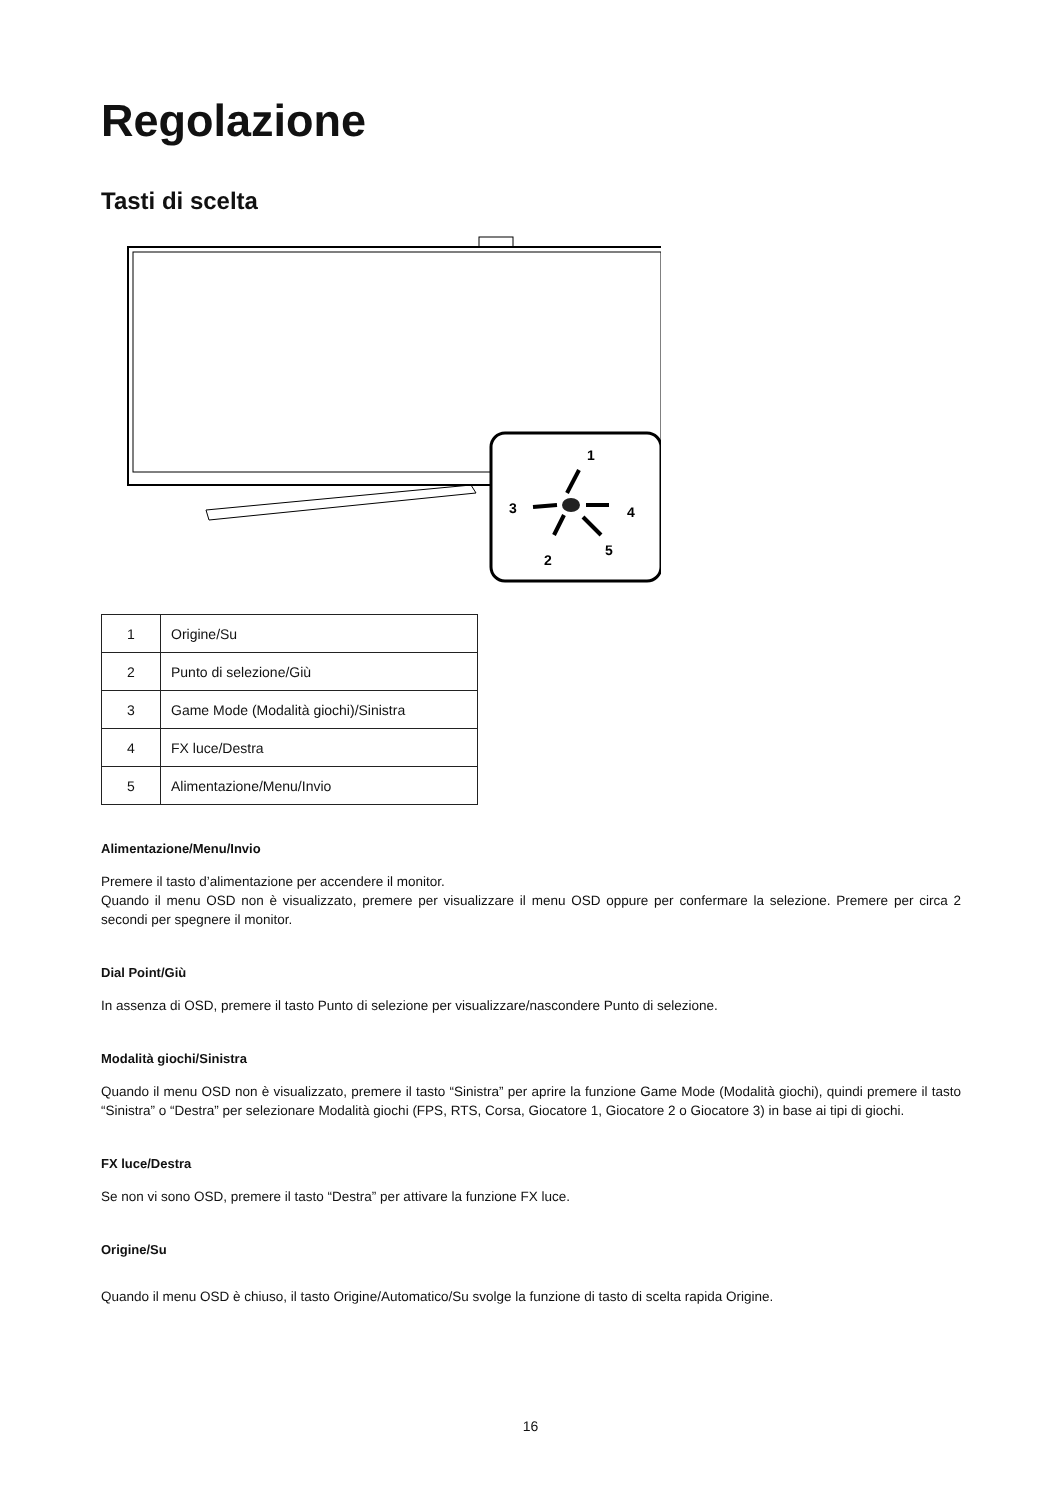Regolazione
Tasti di scelta
1
2
3
4
5
| 1 | Origine/Su |
| 2 | Punto di selezione/Giù |
| 3 | Game Mode (Modalità giochi)/Sinistra |
| 4 | FX luce/Destra |
| 5 | Alimentazione/Menu/Invio |
Alimentazione/Menu/Invio
Premere il tasto d’alimentazione per accendere il monitor.
Quando il menu OSD non è visualizzato, premere per visualizzare il menu OSD oppure per confermare la selezione. Premere per circa 2 secondi per spegnere il monitor.
Dial Point/Giù
In assenza di OSD, premere il tasto Punto di selezione per visualizzare/nascondere Punto di selezione.
Modalità giochi/Sinistra
Quando il menu OSD non è visualizzato, premere il tasto “Sinistra” per aprire la funzione Game Mode (Modalità giochi), quindi premere il tasto “Sinistra” o “Destra” per selezionare Modalità giochi (FPS, RTS, Corsa, Giocatore 1, Giocatore 2 o Giocatore 3) in base ai tipi di giochi.
FX luce/Destra
Se non vi sono OSD, premere il tasto “Destra” per attivare la funzione FX luce.
Origine/Su
Quando il menu OSD è chiuso, il tasto Origine/Automatico/Su svolge la funzione di tasto di scelta rapida Origine.
16